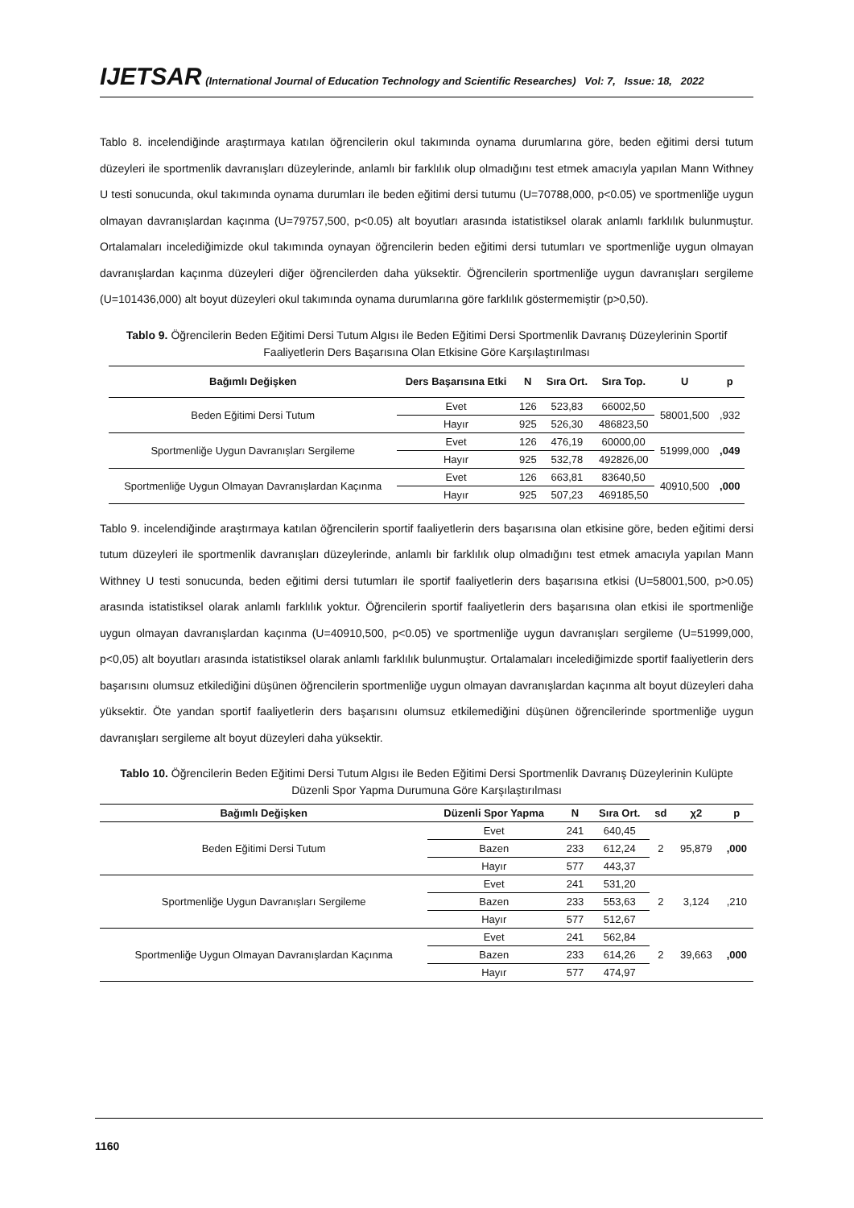IJETSAR (International Journal of Education Technology and Scientific Researches) Vol: 7, Issue: 18, 2022
Tablo 8. incelendiğinde araştırmaya katılan öğrencilerin okul takımında oynama durumlarına göre, beden eğitimi dersi tutum düzeyleri ile sportmenlik davranışları düzeylerinde, anlamlı bir farklılık olup olmadığını test etmek amacıyla yapılan Mann Withney U testi sonucunda, okul takımında oynama durumları ile beden eğitimi dersi tutumu (U=70788,000, p<0.05) ve sportmenliğe uygun olmayan davranışlardan kaçınma (U=79757,500, p<0.05) alt boyutları arasında istatistiksel olarak anlamlı farklılık bulunmuştur. Ortalamaları incelediğimizde okul takımında oynayan öğrencilerin beden eğitimi dersi tutumları ve sportmenliğe uygun olmayan davranışlardan kaçınma düzeyleri diğer öğrencilerden daha yüksektir. Öğrencilerin sportmenliğe uygun davranışları sergileme (U=101436,000) alt boyut düzeyleri okul takımında oynama durumlarına göre farklılık göstermemiştir (p>0,50).
Tablo 9. Öğrencilerin Beden Eğitimi Dersi Tutum Algısı ile Beden Eğitimi Dersi Sportmenlik Davranış Düzeylerinin Sportif Faaliyetlerin Ders Başarısına Olan Etkisine Göre Karşılaştırılması
| Bağımlı Değişken | Ders Başarısına Etki | N | Sıra Ort. | Sıra Top. | U | p |
| --- | --- | --- | --- | --- | --- | --- |
| Beden Eğitimi Dersi Tutum | Evet | 126 | 523,83 | 66002,50 | 58001,500 | ,932 |
| | Hayır | 925 | 526,30 | 486823,50 | | |
| Sportmenliğe Uygun Davranışları Sergileme | Evet | 126 | 476,19 | 60000,00 | 51999,000 | ,049 |
| | Hayır | 925 | 532,78 | 492826,00 | | |
| Sportmenliğe Uygun Olmayan Davranışlardan Kaçınma | Evet | 126 | 663,81 | 83640,50 | 40910,500 | ,000 |
| | Hayır | 925 | 507,23 | 469185,50 | | |
Tablo 9. incelendiğinde araştırmaya katılan öğrencilerin sportif faaliyetlerin ders başarısına olan etkisine göre, beden eğitimi dersi tutum düzeyleri ile sportmenlik davranışları düzeylerinde, anlamlı bir farklılık olup olmadığını test etmek amacıyla yapılan Mann Withney U testi sonucunda, beden eğitimi dersi tutumları ile sportif faaliyetlerin ders başarısına etkisi (U=58001,500, p>0.05) arasında istatistiksel olarak anlamlı farklılık yoktur. Öğrencilerin sportif faaliyetlerin ders başarısına olan etkisi ile sportmenliğe uygun olmayan davranışlardan kaçınma (U=40910,500, p<0.05) ve sportmenliğe uygun davranışları sergileme (U=51999,000, p<0,05) alt boyutları arasında istatistiksel olarak anlamlı farklılık bulunmuştur. Ortalamaları incelediğimizde sportif faaliyetlerin ders başarısını olumsuz etkilediğini düşünen öğrencilerin sportmenliğe uygun olmayan davranışlardan kaçınma alt boyut düzeyleri daha yüksektir. Öte yandan sportif faaliyetlerin ders başarısını olumsuz etkilemediğini düşünen öğrencilerinde sportmenliğe uygun davranışları sergileme alt boyut düzeyleri daha yüksektir.
Tablo 10. Öğrencilerin Beden Eğitimi Dersi Tutum Algısı ile Beden Eğitimi Dersi Sportmenlik Davranış Düzeylerinin Kulüpte Düzenli Spor Yapma Durumuna Göre Karşılaştırılması
| Bağımlı Değişken | Düzenli Spor Yapma | N | Sıra Ort. | sd | χ2 | p |
| --- | --- | --- | --- | --- | --- | --- |
| Beden Eğitimi Dersi Tutum | Evet | 241 | 640,45 | 2 | 95,879 | ,000 |
| | Bazen | 233 | 612,24 | | | |
| | Hayır | 577 | 443,37 | | | |
| Sportmenliğe Uygun Davranışları Sergileme | Evet | 241 | 531,20 | 2 | 3,124 | ,210 |
| | Bazen | 233 | 553,63 | | | |
| | Hayır | 577 | 512,67 | | | |
| Sportmenliğe Uygun Olmayan Davranışlardan Kaçınma | Evet | 241 | 562,84 | 2 | 39,663 | ,000 |
| | Bazen | 233 | 614,26 | | | |
| | Hayır | 577 | 474,97 | | | |
1160